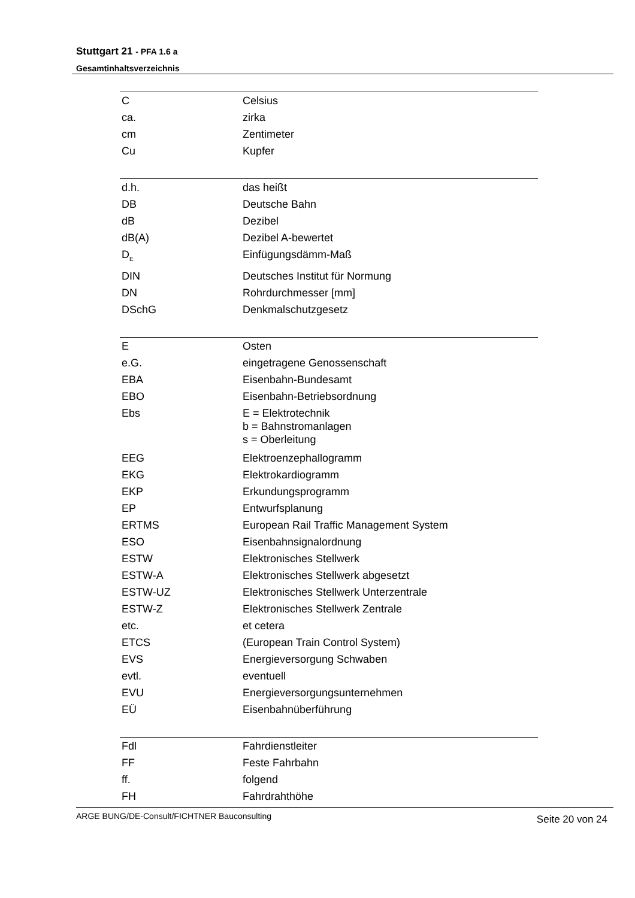Stuttgart 21 - PFA 1.6 a
Gesamtinhaltsverzeichnis
| C | Celsius |
| ca. | zirka |
| cm | Zentimeter |
| Cu | Kupfer |
| d.h. | das heißt |
| DB | Deutsche Bahn |
| dB | Dezibel |
| dB(A) | Dezibel A-bewertet |
| D<sub>E</sub> | Einfügungsdämm-Maß |
| DIN | Deutsches Institut für Normung |
| DN | Rohrdurchmesser [mm] |
| DSchG | Denkmalschutzgesetz |
| E | Osten |
| e.G. | eingetragene Genossenschaft |
| EBA | Eisenbahn-Bundesamt |
| EBO | Eisenbahn-Betriebsordnung |
| Ebs | E = Elektrotechnik b = Bahnstromanlagen s = Oberleitung |
| EEG | Elektroenzephallogramm |
| EKG | Elektrokardiogramm |
| EKP | Erkundungsprogramm |
| EP | Entwurfsplanung |
| ERTMS | European Rail Traffic Management System |
| ESO | Eisenbahnsignalordnung |
| ESTW | Elektronisches Stellwerk |
| ESTW-A | Elektronisches Stellwerk abgesetzt |
| ESTW-UZ | Elektronisches Stellwerk Unterzentrale |
| ESTW-Z | Elektronisches Stellwerk Zentrale |
| etc. | et cetera |
| ETCS | (European Train Control System) |
| EVS | Energieversorgung Schwaben |
| evtl. | eventuell |
| EVU | Energieversorgungsunternehmen |
| EÜ | Eisenbahnüberführung |
| Fdl | Fahrdienstleiter |
| FF | Feste Fahrbahn |
| ff. | folgend |
| FH | Fahrdrahthöhe |
ARGE BUNG/DE-Consult/FICHTNER Bauconsulting Seite 20 von 24